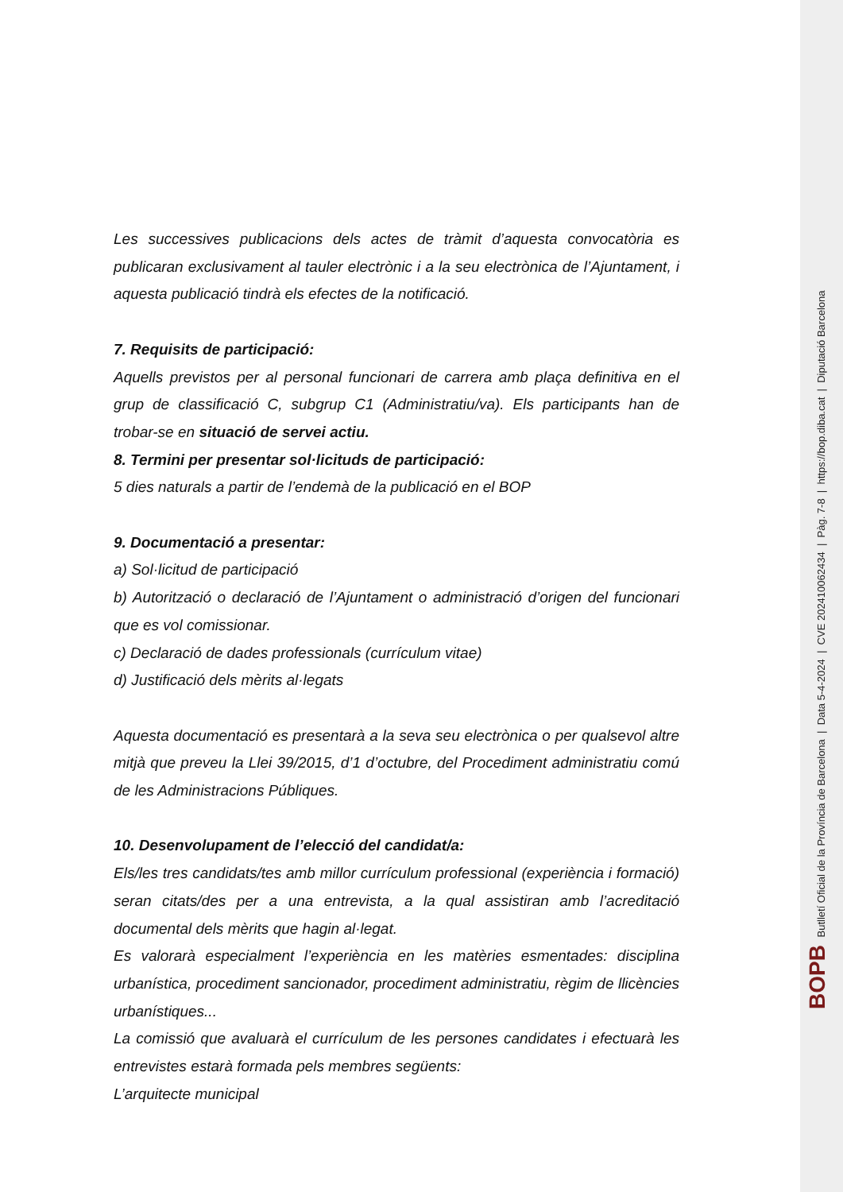Les successives publicacions dels actes de tràmit d’aquesta convocatòria es publicaran exclusivament al tauler electrònic i a la seu electrònica de l’Ajuntament, i aquesta publicació tindrà els efectes de la notificació.
7. Requisits de participació:
Aquells previstos per al personal funcionari de carrera amb plaça definitiva en el grup de classificació C, subgrup C1 (Administratiu/va). Els participants han de trobar-se en situació de servei actiu.
8. Termini per presentar sol·licituds de participació:
5 dies naturals a partir de l’endemà de la publicació en el BOP
9. Documentació a presentar:
a) Sol·licitud de participació
b) Autorització o declaració de l’Ajuntament o administració d’origen del funcionari que es vol comissionar.
c) Declaració de dades professionals (currículum vitae)
d) Justificació dels mèrits al·legats
Aquesta documentació es presentarà a la seva seu electrònica o per qualsevol altre mitjà que preveu la Llei 39/2015, d’1 d’octubre, del Procediment administratiu comú de les Administracions Públiques.
10. Desenvolupament de l’elecció del candidat/a:
Els/les tres candidats/tes amb millor currículum professional (experiència i formació) seran citats/des per a una entrevista, a la qual assistiran amb l’acreditació documental dels mèrits que hagin al·legat.
Es valorarà especialment l’experiència en les matèries esmentades: disciplina urbanística, procediment sancionador, procediment administratiu, règim de llicències urbanístiques...
La comissió que avaluarà el currículum de les persones candidates i efectuarà les entrevistes estarà formada pels membres següents:
L’arquitecte municipal
BOPB Butlletí Oficial de la Província de Barcelona | Data 5-4-2024 | CVE 202410062434 | Pàg. 7-8 | https://bop.diba.cat | Diputació Barcelona